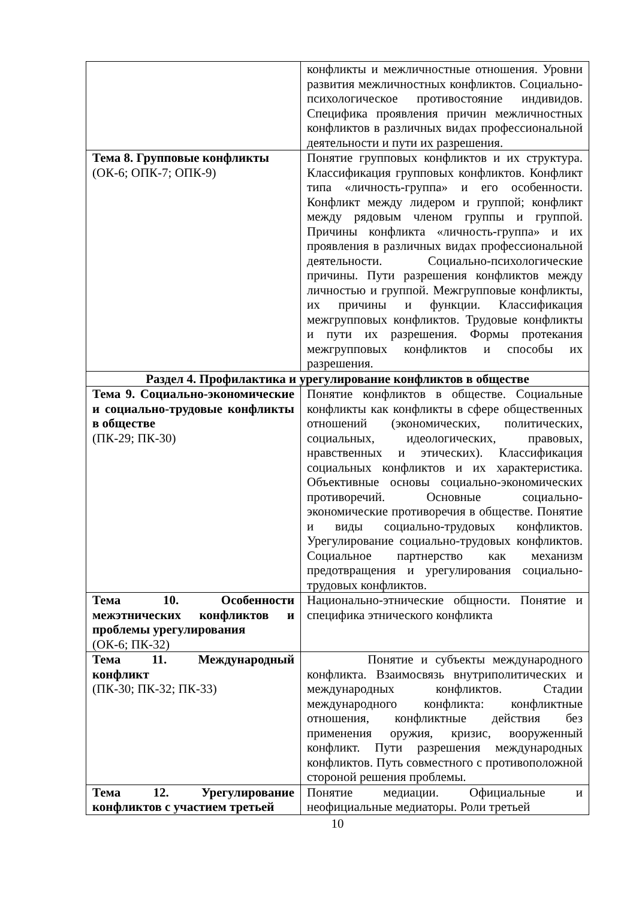| | конфликты и межличностные отношения. Уровни развития межличностных конфликтов. Социально-психологическое противостояние индивидов. Специфика проявления причин межличностных конфликтов в различных видах профессиональной деятельности и пути их разрешения. |
| Тема 8. Групповые конфликты (ОК-6; ОПК-7; ОПК-9) | Понятие групповых конфликтов и их структура. Классификация групповых конфликтов. Конфликт типа «личность-группа» и его особенности. Конфликт между лидером и группой; конфликт между рядовым членом группы и группой. Причины конфликта «личность-группа» и их проявления в различных видах профессиональной деятельности. Социально-психологические причины. Пути разрешения конфликтов между личностью и группой. Межгрупповые конфликты, их причины и функции. Классификация межгрупповых конфликтов. Трудовые конфликты и пути их разрешения. Формы протекания межгрупповых конфликтов и способы их разрешения. |
| Раздел 4. Профилактика и урегулирование конфликтов в обществе | |
| Тема 9. Социально-экономические и социально-трудовые конфликты в обществе (ПК-29; ПК-30) | Понятие конфликтов в обществе. Социальные конфликты как конфликты в сфере общественных отношений (экономических, политических, социальных, идеологических, правовых, нравственных и этических). Классификация социальных конфликтов и их характеристика. Объективные основы социально-экономических противоречий. Основные социально-экономические противоречия в обществе. Понятие и виды социально-трудовых конфликтов. Урегулирование социально-трудовых конфликтов. Социальное партнерство как механизм предотвращения и урегулирования социально-трудовых конфликтов. |
| Тема 10. Особенности межэтнических конфликтов и проблемы урегулирования (ОК-6; ПК-32) | Национально-этнические общности. Понятие и специфика этнического конфликта |
| Тема 11. Международный конфликт (ПК-30; ПК-32; ПК-33) | Понятие и субъекты международного конфликта. Взаимосвязь внутриполитических и международных конфликтов. Стадии международного конфликта: конфликтные отношения, конфликтные действия без применения оружия, кризис, вооруженный конфликт. Пути разрешения международных конфликтов. Путь совместного с противоположной стороной решения проблемы. |
| Тема 12. Урегулирование конфликтов с участием третьей | Понятие медиации. Официальные и неофициальные медиаторы. Роли третьей |
10